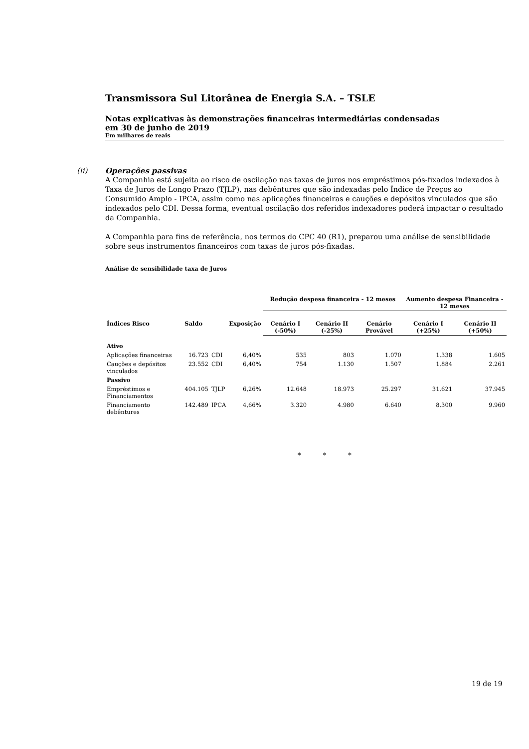Transmissora Sul Litorânea de Energia S.A. – TSLE
Notas explicativas às demonstrações financeiras intermediárias condensadas
em 30 de junho de 2019
Em milhares de reais
(ii)
Operações passivas
A Companhia está sujeita ao risco de oscilação nas taxas de juros nos empréstimos pós-fixados indexados à Taxa de Juros de Longo Prazo (TJLP), nas debêntures que são indexadas pelo Índice de Preços ao Consumido Amplo - IPCA, assim como nas aplicações financeiras e cauções e depósitos vinculados que são indexados pelo CDI. Dessa forma, eventual oscilação dos referidos indexadores poderá impactar o resultado da Companhia.
A Companhia para fins de referência, nos termos do CPC 40 (R1), preparou uma análise de sensibilidade sobre seus instrumentos financeiros com taxas de juros pós-fixadas.
Análise de sensibilidade taxa de Juros
| | | | | Redução despesa financeira - 12 meses | | | Aumento despesa Financeira - 12 meses | |
| --- | --- | --- | --- | --- | --- | --- | --- | --- |
| Índices Risco | Saldo | | Exposição | Cenário I (-50%) | Cenário II (-25%) | Cenário Provável | Cenário I (+25%) | Cenário II (+50%) |
| Ativo | | | | | | | | |
| Aplicações financeiras | 16.723 | CDI | 6,40% | 535 | 803 | 1.070 | 1.338 | 1.605 |
| Cauções e depósitos vinculados | 23.552 | CDI | 6,40% | 754 | 1.130 | 1.507 | 1.884 | 2.261 |
| Passivo | | | | | | | | |
| Empréstimos e Financiamentos | 404.105 | TJLP | 6,26% | 12.648 | 18.973 | 25.297 | 31.621 | 37.945 |
| Financiamento debêntures | 142.489 | IPCA | 4,66% | 3.320 | 4.980 | 6.640 | 8.300 | 9.960 |
* * *
19 de 19